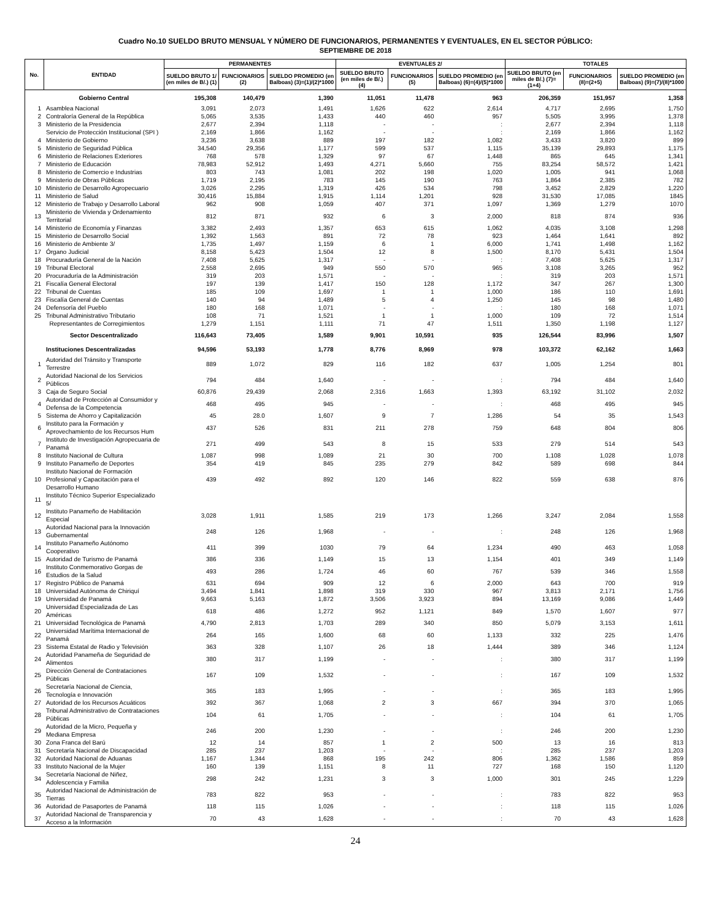Cuadro No.10 SUELDO BRUTO MENSUAL Y NÚMERO DE FUNCIONARIOS, PERMANENTES Y EVENTUALES, EN EL SECTOR PÚBLICO:
SEPTIEMBRE DE 2018
| No. | ENTIDAD | PERMANENTES | | | EVENTUALES 2/ | | | TOTALES | | |
| --- | --- | --- | --- | --- | --- | --- | --- | --- | --- | --- |
| | | SUELDO BRUTO 1/ (en miles de B/.) (1) | FUNCIONARIOS (2) | SUELDO PROMEDIO (en Balboas) (3)=(1)/(2)*1000 | SUELDO BRUTO (en miles de B/.) (4) | FUNCIONARIOS (5) | SUELDO PROMEDIO (en Balboas) (6)=(4)/(5)*1000 | SUELDO BRUTO (en miles de B/.) (7)=(1+4) | FUNCIONARIOS (8)=(2+5) | SUELDO PROMEDIO (en Balboas) (9)=(7)/(8)*1000 |
| | Gobierno Central | 195,308 | 140,479 | 1,390 | 11,051 | 11,478 | 963 | 206,359 | 151,957 | 1,358 |
| 1 | Asamblea Nacional | 3,091 | 2,073 | 1,491 | 1,626 | 622 | 2,614 | 4,717 | 2,695 | 1,750 |
| 2 | Contraloría General de la República | 5,065 | 3,535 | 1,433 | 440 | 460 | 957 | 5,505 | 3,995 | 1,378 |
| 3 | Ministerio de la Presidencia | 2,677 | 2,394 | 1,118 | - | - | : | 2,677 | 2,394 | 1,118 |
| | Servicio de Protección Institucional (SPI ) | 2,169 | 1,866 | 1,162 | - | - | : | 2,169 | 1,866 | 1,162 |
| 4 | Ministerio de Gobierno | 3,236 | 3,638 | 889 | 197 | 182 | 1,082 | 3,433 | 3,820 | 899 |
| 5 | Ministerio de Seguridad Pública | 34,540 | 29,356 | 1,177 | 599 | 537 | 1,115 | 35,139 | 29,893 | 1,175 |
| 6 | Ministerio de Relaciones Exteriores | 768 | 578 | 1,329 | 97 | 67 | 1,448 | 865 | 645 | 1,341 |
| 7 | Ministerio de Educación | 78,983 | 52,912 | 1,493 | 4,271 | 5,660 | 755 | 83,254 | 58,572 | 1,421 |
| 8 | Ministerio de Comercio e Industrias | 803 | 743 | 1,081 | 202 | 198 | 1,020 | 1,005 | 941 | 1,068 |
| 9 | Ministerio de Obras Públicas | 1,719 | 2,195 | 783 | 145 | 190 | 763 | 1,864 | 2,385 | 782 |
| 10 | Ministerio de Desarrollo Agropecuario | 3,026 | 2,295 | 1,319 | 426 | 534 | 798 | 3,452 | 2,829 | 1,220 |
| 11 | Ministerio de Salud | 30,416 | 15,884 | 1,915 | 1,114 | 1,201 | 928 | 31,530 | 17,085 | 1845 |
| 12 | Ministerio de Trabajo y Desarrollo Laboral | 962 | 908 | 1,059 | 407 | 371 | 1,097 | 1,369 | 1,279 | 1070 |
| 13 | Ministerio de Vivienda y Ordenamiento Territorial | 812 | 871 | 932 | 6 | 3 | 2,000 | 818 | 874 | 936 |
| 14 | Ministerio de Economía y Finanzas | 3,382 | 2,493 | 1,357 | 653 | 615 | 1,062 | 4,035 | 3,108 | 1,298 |
| 15 | Ministerio de Desarrollo Social | 1,392 | 1,563 | 891 | 72 | 78 | 923 | 1,464 | 1,641 | 892 |
| 16 | Ministerio de Ambiente 3/ | 1,735 | 1,497 | 1,159 | 6 | 1 | 6,000 | 1,741 | 1,498 | 1,162 |
| 17 | Órgano Judicial | 8,158 | 5,423 | 1,504 | 12 | 8 | 1,500 | 8,170 | 5,431 | 1,504 |
| 18 | Procuraduría General de la Nación | 7,408 | 5,625 | 1,317 | - | - | : | 7,408 | 5,625 | 1,317 |
| 19 | Tribunal Electoral | 2,558 | 2,695 | 949 | 550 | 570 | 965 | 3,108 | 3,265 | 952 |
| 20 | Procuraduría de la Administración | 319 | 203 | 1,571 | - | - | : | 319 | 203 | 1,571 |
| 21 | Fiscalía General Electoral | 197 | 139 | 1,417 | 150 | 128 | 1,172 | 347 | 267 | 1,300 |
| 22 | Tribunal de Cuentas | 185 | 109 | 1,697 | 1 | 1 | 1,000 | 186 | 110 | 1,691 |
| 23 | Fiscalía General de Cuentas | 140 | 94 | 1,489 | 5 | 4 | 1,250 | 145 | 98 | 1,480 |
| 24 | Defensoría del Pueblo | 180 | 168 | 1,071 | - | - | : | 180 | 168 | 1,071 |
| 25 | Tribunal Administrativo Tributario | 108 | 71 | 1,521 | 1 | 1 | 1,000 | 109 | 72 | 1,514 |
| | Representantes de Corregimientos | 1,279 | 1,151 | 1,111 | 71 | 47 | 1,511 | 1,350 | 1,198 | 1,127 |
| | Sector Descentralizado | 116,643 | 73,405 | 1,589 | 9,901 | 10,591 | 935 | 126,544 | 83,996 | 1,507 |
| | Instituciones Descentralizadas | 94,596 | 53,193 | 1,778 | 8,776 | 8,969 | 978 | 103,372 | 62,162 | 1,663 |
| 1 | Autoridad del Tránsito y Transporte Terrestre | 889 | 1,072 | 829 | 116 | 182 | 637 | 1,005 | 1,254 | 801 |
| 2 | Autoridad Nacional de los Servicios Públicos | 794 | 484 | 1,640 | - | - | : | 794 | 484 | 1,640 |
| 3 | Caja de Seguro Social | 60,876 | 29,439 | 2,068 | 2,316 | 1,663 | 1,393 | 63,192 | 31,102 | 2,032 |
| 4 | Autoridad de Protección al Consumidor y Defensa de la Competencia | 468 | 495 | 945 | - | - | : | 468 | 495 | 945 |
| 5 | Sistema de Ahorro y Capitalización | 45 | 28.0 | 1,607 | 9 | 7 | 1,286 | 54 | 35 | 1,543 |
| 6 | Instituto para la Formación y Aprovechamiento de los Recursos Hum | 437 | 526 | 831 | 211 | 278 | 759 | 648 | 804 | 806 |
| 7 | Instituto de Investigación Agropecuaria de Panamá | 271 | 499 | 543 | 8 | 15 | 533 | 279 | 514 | 543 |
| 8 | Instituto Nacional de Cultura | 1,087 | 998 | 1,089 | 21 | 30 | 700 | 1,108 | 1,028 | 1,078 |
| 9 | Instituto Panameño de Deportes | 354 | 419 | 845 | 235 | 279 | 842 | 589 | 698 | 844 |
| 10 | Instituto Nacional de Formación Profesional y Capacitación para el Desarrollo Humano | 439 | 492 | 892 | 120 | 146 | 822 | 559 | 638 | 876 |
| 11 | Instituto Técnico Superior Especializado 5/ | | | | | | | | | |
| 12 | Instituto Panameño de Habilitación Especial | 3,028 | 1,911 | 1,585 | 219 | 173 | 1,266 | 3,247 | 2,084 | 1,558 |
| 13 | Autoridad Nacional para la Innovación Gubernamental | 248 | 126 | 1,968 | - | - | : | 248 | 126 | 1,968 |
| 14 | Instituto Panameño Autónomo Cooperativo | 411 | 399 | 1030 | 79 | 64 | 1,234 | 490 | 463 | 1,058 |
| 15 | Autoridad de Turismo de Panamá | 386 | 336 | 1,149 | 15 | 13 | 1,154 | 401 | 349 | 1,149 |
| 16 | Instituto Conmemorativo Gorgas de Estudios de la Salud | 493 | 286 | 1,724 | 46 | 60 | 767 | 539 | 346 | 1,558 |
| 17 | Registro Público de Panamá | 631 | 694 | 909 | 12 | 6 | 2,000 | 643 | 700 | 919 |
| 18 | Universidad Autónoma de Chiriquí | 3,494 | 1,841 | 1,898 | 319 | 330 | 967 | 3,813 | 2,171 | 1,756 |
| 19 | Universidad de Panamá | 9,663 | 5,163 | 1,872 | 3,506 | 3,923 | 894 | 13,169 | 9,086 | 1,449 |
| 20 | Universidad Especializada de Las Américas | 618 | 486 | 1,272 | 952 | 1,121 | 849 | 1,570 | 1,607 | 977 |
| 21 | Universidad Tecnológica de Panamá | 4,790 | 2,813 | 1,703 | 289 | 340 | 850 | 5,079 | 3,153 | 1,611 |
| 22 | Universidad Marítima Internacional de Panamá | 264 | 165 | 1,600 | 68 | 60 | 1,133 | 332 | 225 | 1,476 |
| 23 | Sistema Estatal de Radio y Televisión | 363 | 328 | 1,107 | 26 | 18 | 1,444 | 389 | 346 | 1,124 |
| 24 | Autoridad Panameña de Seguridad de Alimentos | 380 | 317 | 1,199 | - | - | : | 380 | 317 | 1,199 |
| 25 | Dirección General de Contrataciones Públicas | 167 | 109 | 1,532 | - | - | : | 167 | 109 | 1,532 |
| 26 | Secretaría Nacional de Ciencia, Tecnología e Innovación | 365 | 183 | 1,995 | - | - | : | 365 | 183 | 1,995 |
| 27 | Autoridad de los Recursos Acuáticos | 392 | 367 | 1,068 | 2 | 3 | 667 | 394 | 370 | 1,065 |
| 28 | Tribunal Administrativo de Contrataciones Públicas | 104 | 61 | 1,705 | - | - | : | 104 | 61 | 1,705 |
| 29 | Autoridad de la Micro, Pequeña y Mediana Empresa | 246 | 200 | 1,230 | - | - | : | 246 | 200 | 1,230 |
| 30 | Zona Franca del Barú | 12 | 14 | 857 | 1 | 2 | 500 | 13 | 16 | 813 |
| 31 | Secretaría Nacional de Discapacidad | 285 | 237 | 1,203 | - | - | : | 285 | 237 | 1,203 |
| 32 | Autoridad Nacional de Aduanas | 1,167 | 1,344 | 868 | 195 | 242 | 806 | 1,362 | 1,586 | 859 |
| 33 | Instituto Nacional de la Mujer | 160 | 139 | 1,151 | 8 | 11 | 727 | 168 | 150 | 1,120 |
| 34 | Secretaría Nacional de Niñez, Adolescencia y Familia | 298 | 242 | 1,231 | 3 | 3 | 1,000 | 301 | 245 | 1,229 |
| 35 | Autoridad Nacional de Administración de Tierras | 783 | 822 | 953 | - | - | : | 783 | 822 | 953 |
| 36 | Autoridad de Pasaportes de Panamá | 118 | 115 | 1,026 | - | - | : | 118 | 115 | 1,026 |
| 37 | Autoridad Nacional de Transparencia y Acceso a la Información | 70 | 43 | 1,628 | - | - | : | 70 | 43 | 1,628 |
24